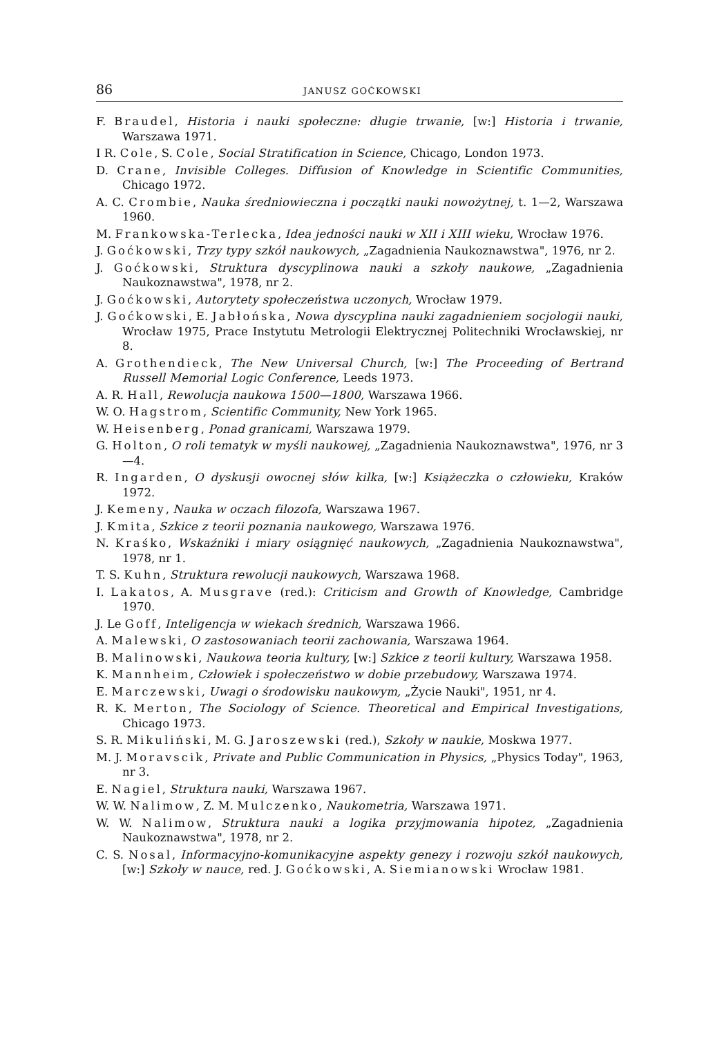86 JANUSZ GOĆKOWSKI
F. Braudel, Historia i nauki społeczne: długie trwanie, [w:] Historia i trwanie, Warszawa 1971.
I R. Cole, S. Cole, Social Stratification in Science, Chicago, London 1973.
D. Crane, Invisible Colleges. Diffusion of Knowledge in Scientific Communities, Chicago 1972.
A. C. Crombie, Nauka średniowieczna i początki nauki nowożytnej, t. 1—2, Warszawa 1960.
M. Frankowska-Terlecka, Idea jedności nauki w XII i XIII wieku, Wrocław 1976.
J. Goćkowski, Trzy typy szkół naukowych, „Zagadnienia Naukoznawstwa", 1976, nr 2.
J. Goćkowski, Struktura dyscyplinowa nauki a szkoły naukowe, „Zagadnienia Naukoznawstwa", 1978, nr 2.
J. Goćkowski, Autorytety społeczeństwa uczonych, Wrocław 1979.
J. Goćkowski, E. Jabłońska, Nowa dyscyplina nauki zagadnieniem socjologii nauki, Wrocław 1975, Prace Instytutu Metrologii Elektrycznej Politechniki Wrocławskiej, nr 8.
A. Grothendieck, The New Universal Church, [w:] The Proceeding of Bertrand Russell Memorial Logic Conference, Leeds 1973.
A. R. Hall, Rewolucja naukowa 1500—1800, Warszawa 1966.
W. O. Hagstrom, Scientific Community, New York 1965.
W. Heisenberg, Ponad granicami, Warszawa 1979.
G. Holton, O roli tematyk w myśli naukowej, „Zagadnienia Naukoznawstwa", 1976, nr 3—4.
R. Ingarden, O dyskusji owocnej słów kilka, [w:] Książeczka o człowieku, Kraków 1972.
J. Kemeny, Nauka w oczach filozofa, Warszawa 1967.
J. Kmita, Szkice z teorii poznania naukowego, Warszawa 1976.
N. Kraśko, Wskaźniki i miary osiągnięć naukowych, „Zagadnienia Naukoznawstwa", 1978, nr 1.
T. S. Kuhn, Struktura rewolucji naukowych, Warszawa 1968.
I. Lakatos, A. Musgrave (red.): Criticism and Growth of Knowledge, Cambridge 1970.
J. Le Goff, Inteligencja w wiekach średnich, Warszawa 1966.
A. Malewski, O zastosowaniach teorii zachowania, Warszawa 1964.
B. Malinowski, Naukowa teoria kultury, [w:] Szkice z teorii kultury, Warszawa 1958.
K. Mannheim, Człowiek i społeczeństwo w dobie przebudowy, Warszawa 1974.
E. Marczewski, Uwagi o środowisku naukowym, „Życie Nauki", 1951, nr 4.
R. K. Merton, The Sociology of Science. Theoretical and Empirical Investigations, Chicago 1973.
S. R. Mikuliński, M. G. Jaroszewski (red.), Szkoły w naukie, Moskwa 1977.
M. J. Moravscik, Private and Public Communication in Physics, „Physics Today", 1963, nr 3.
E. Nagiel, Struktura nauki, Warszawa 1967.
W. W. Nalimow, Z. M. Mulczenko, Naukometria, Warszawa 1971.
W. W. Nalimow, Struktura nauki a logika przyjmowania hipotez, „Zagadnienia Naukoznawstwa", 1978, nr 2.
C. S. Nosal, Informacyjno-komunikacyjne aspekty genezy i rozwoju szkół naukowych, [w:] Szkoły w nauce, red. J. Goćkowski, A. Siemianowski Wrocław 1981.